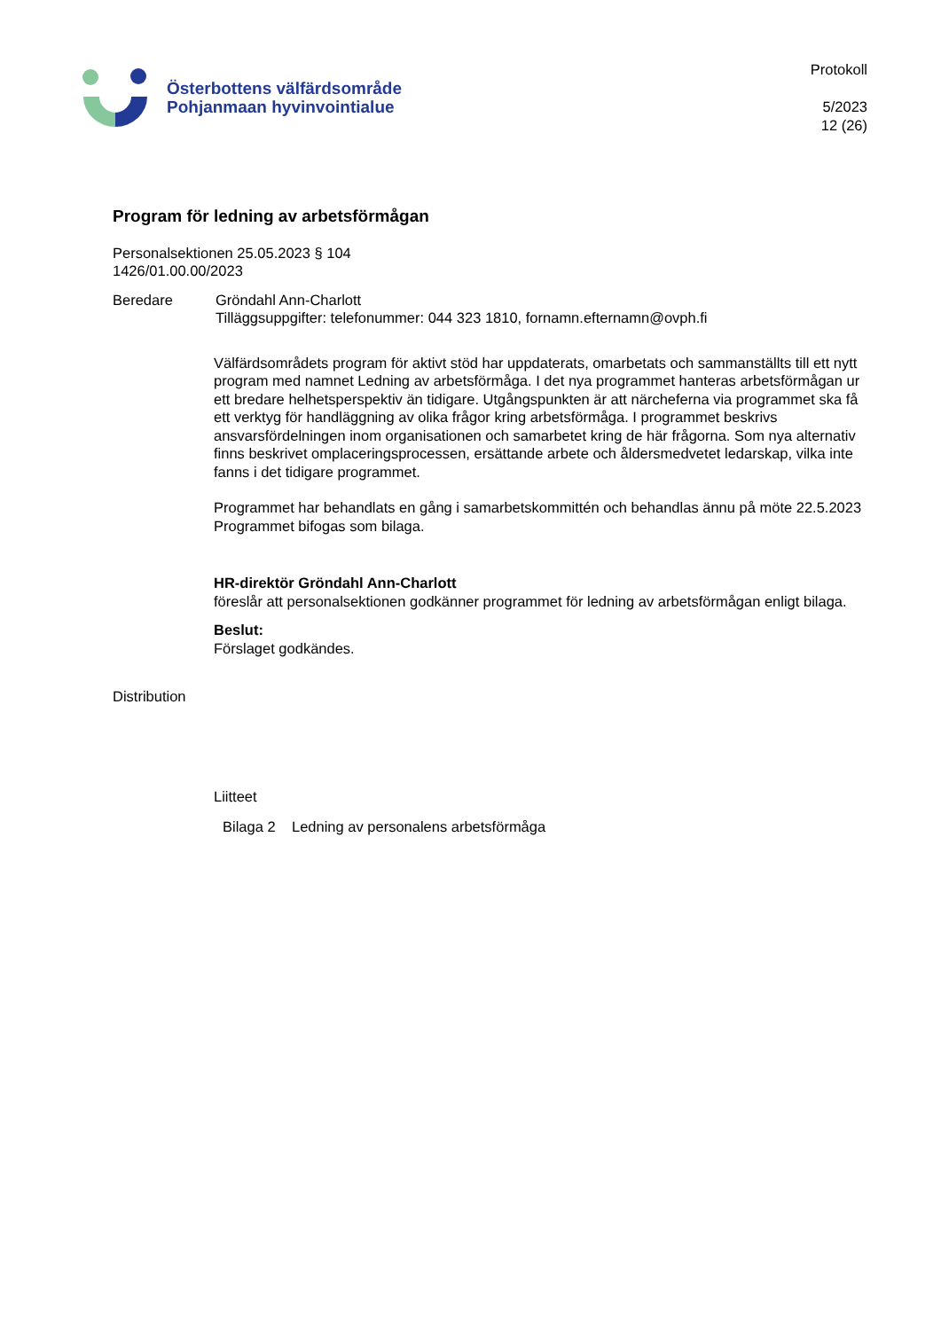Österbottens välfärdsområde
Pohjanmaan hyvinvointialue
Protokoll
5/2023
12 (26)
Program för ledning av arbetsförmågan
Personalsektionen 25.05.2023 § 104
1426/01.00.00/2023
Beredare Gröndahl Ann-Charlott
Tilläggsuppgifter: telefonummer: 044 323 1810, fornamn.efternamn@ovph.fi
Välfärdsområdets program för aktivt stöd har uppdaterats, omarbetats och sammanställts till ett nytt program med namnet Ledning av arbetsförmåga. I det nya programmet hanteras arbetsförmågan ur ett bredare helhetsperspektiv än tidigare. Utgångspunkten är att närcheferna via programmet ska få ett verktyg för handläggning av olika frågor kring arbetsförmåga. I programmet beskrivs ansvarsfördelningen inom organisationen och samarbetet kring de här frågorna. Som nya alternativ finns beskrivet omplaceringsprocessen, ersättande arbete och åldersmedvetet ledarskap, vilka inte fanns i det tidigare programmet.
Programmet har behandlats en gång i samarbetskommittén och behandlas ännu på möte 22.5.2023 Programmet bifogas som bilaga.
HR-direktör Gröndahl Ann-Charlott
föreslår att personalsektionen godkänner programmet för ledning av arbetsförmågan enligt bilaga.
Beslut:
Förslaget godkändes.
Distribution
Liitteet
Bilaga 2 Ledning av personalens arbetsförmåga